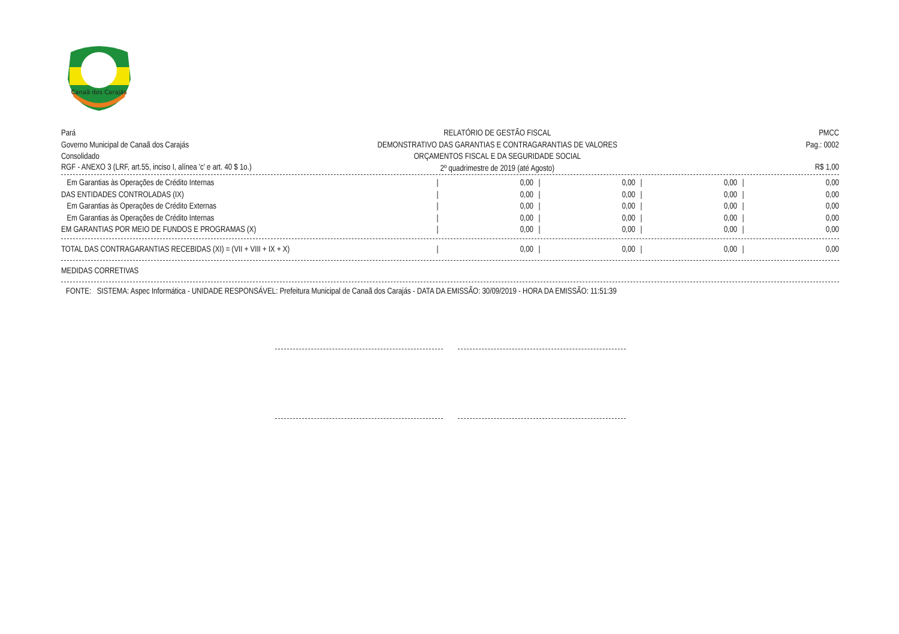Canaã dos Carajás
Pará
Governo Municipal de Canaã dos Carajás
Consolidado
RELATÓRIO DE GESTÃO FISCAL
DEMONSTRATIVO DAS GARANTIAS E CONTRAGARANTIAS DE VALORES
ORÇAMENTOS FISCAL E DA SEGURIDADE SOCIAL
2º quadrimestre de 2019 (até Agosto)
PMCC
Pag.: 0002
RGF - ANEXO 3 (LRF, art.55, inciso I, alínea 'c' e art. 40 $ 1o.) R$ 1,00
| Em Garantias às Operações de Crédito Internas | / | 0,00 | / | 0,00 | / | 0,00 | / | 0,00 |
| DAS ENTIDADES CONTROLADAS (IX) | / | 0,00 | / | 0,00 | / | 0,00 | / | 0,00 |
| Em Garantias às Operações de Crédito Externas | / | 0,00 | / | 0,00 | / | 0,00 | / | 0,00 |
| Em Garantias às Operações de Crédito Internas | / | 0,00 | / | 0,00 | / | 0,00 | / | 0,00 |
| EM GARANTIAS POR MEIO DE FUNDOS E PROGRAMAS (X) | / | 0,00 | / | 0,00 | / | 0,00 | / | 0,00 |
| TOTAL DAS CONTRAGARANTIAS RECEBIDAS (XI) = (VII + VIII + IX + X) | / | 0,00 | / | 0,00 | / | 0,00 | / | 0,00 |
MEDIDAS CORRETIVAS
FONTE: SISTEMA: Aspec Informática - UNIDADE RESPONSÁVEL: Prefeitura Municipal de Canaã dos Carajás - DATA DA EMISSÃO: 30/09/2019 - HORA DA EMISSÃO: 11:51:39